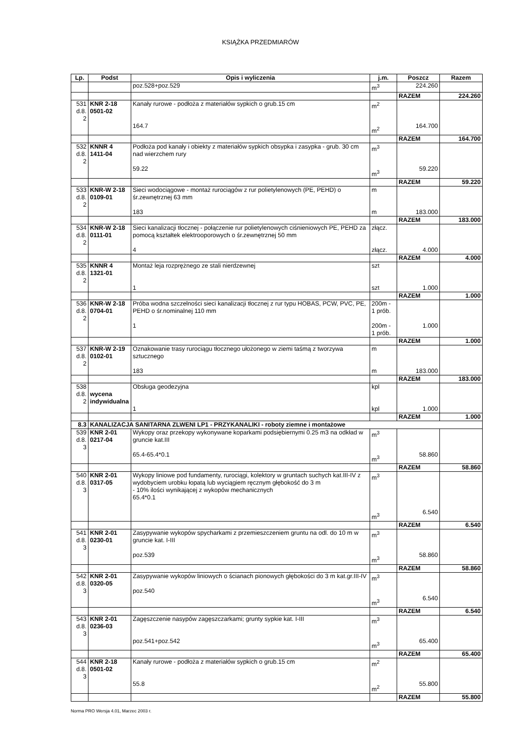KSIĄŻKA PRZEDMIARÓW
| Lp. | Podst | Opis i wyliczenia | j.m. | Poszcz | Razem |
| --- | --- | --- | --- | --- | --- |
| | | poz.528+poz.529 | m<sup>3</sup> | 224.260 | |
| | | | | RAZEM | 224.260 |
| 531 d.8. 2 | KNR 2-18 0501-02 | Kanały rurowe - podłoża z materiałów sypkich o grub.15 cm 164.7 | m<sup>2</sup> m<sup>2</sup> | 164.700 | |
| | | | | RAZEM | 164.700 |
| 532 d.8. 2 | KNNR 4 1411-04 | Podłoża pod kanały i obiekty z materiałów sypkich obsypka i zasypka - grub. 30 cm nad wierzchem rury 59.22 | m<sup>3</sup> m<sup>3</sup> | 59.220 | |
| | | | | RAZEM | 59.220 |
| 533 d.8. 2 | KNR-W 2-18 0109-01 | Sieci wodociągowe - montaż rurociągów z rur polietylenowych (PE, PEHD) o śr.zewnętrznej 63 mm 183 | m m | 183.000 | |
| | | | | RAZEM | 183.000 |
| 534 d.8. 2 | KNR-W 2-18 0111-01 | Sieci kanalizacji tłocznej - połączenie rur polietylenowych ciśnieniowych PE, PEHD za pomocą kształtek elektrooporowych o śr.zewnętrznej 50 mm 4 | złącz. złącz. | 4.000 | |
| | | | | RAZEM | 4.000 |
| 535 d.8. 2 | KNNR 4 1321-01 | Montaż leja rozprężnego ze stali nierdzewnej 1 | szt szt | 1.000 | |
| | | | | RAZEM | 1.000 |
| 536 d.8. 2 | KNR-W 2-18 0704-01 | Próba wodna szczelności sieci kanalizacji tłocznej z rur typu HOBAS, PCW, PVC, PE, PEHD o śr.nominalnej 110 mm 1 | 200m - 1 prób. 200m - 1 prób. | 1.000 | |
| | | | | RAZEM | 1.000 |
| 537 d.8. 2 | KNR-W 2-19 0102-01 | Oznakowanie trasy rurociągu tłocznego ułożonego w ziemi taśmą z tworzywa sztucznego 183 | m m | 183.000 | |
| | | | | RAZEM | 183.000 |
| 538 d.8. 2 | wycena indywidualna | Obsługa geodezyjna 1 | kpl kpl | 1.000 | |
| | | | | RAZEM | 1.000 |
| 8.3 | KANALIZACJA SANITARNA ZLWENI LP1 - PRZYKANALIKI - roboty ziemne i montażowe | | | | |
| 539 d.8. 3 | KNR 2-01 0217-04 | Wykopy oraz przekopy wykonywane koparkami podsiębiernymi 0.25 m3 na odkład w gruncie kat.III 65.4-65.4*0.1 | m<sup>3</sup> m<sup>3</sup> | 58.860 | |
| | | | | RAZEM | 58.860 |
| 540 d.8. 3 | KNR 2-01 0317-05 | Wykopy liniowe pod fundamenty, rurociągi, kolektory w gruntach suchych kat.III-IV z wydobyciem urobku łopatą lub wyciągiem ręcznym głębokość do 3 m - 10% ilości wynikającej z wykopów mechanicznych 65.4*0.1 | m<sup>3</sup> m<sup>3</sup> | 6.540 | |
| | | | | RAZEM | 6.540 |
| 541 d.8. 3 | KNR 2-01 0230-01 | Zasypywanie wykopów spycharkami z przemieszczeniem gruntu na odl. do 10 m w gruncie kat. I-III poz.539 | m<sup>3</sup> m<sup>3</sup> | 58.860 | |
| | | | | RAZEM | 58.860 |
| 542 d.8. 3 | KNR 2-01 0320-05 | Zasypywanie wykopów liniowych o ścianach pionowych głębokości do 3 m kat.gr.III-IV poz.540 | m<sup>3</sup> m<sup>3</sup> | 6.540 | |
| | | | | RAZEM | 6.540 |
| 543 d.8. 3 | KNR 2-01 0236-03 | Zagęszczenie nasypów zagęszczarkami; grunty sypkie kat. I-III poz.541+poz.542 | m<sup>3</sup> m<sup>3</sup> | 65.400 | |
| | | | | RAZEM | 65.400 |
| 544 d.8. 3 | KNR 2-18 0501-02 | Kanały rurowe - podłoża z materiałów sypkich o grub.15 cm 55.8 | m<sup>2</sup> m<sup>2</sup> | 55.800 | |
| | | | | RAZEM | 55.800 |
Norma PRO Wersja 4.01, Marzec 2003 r.